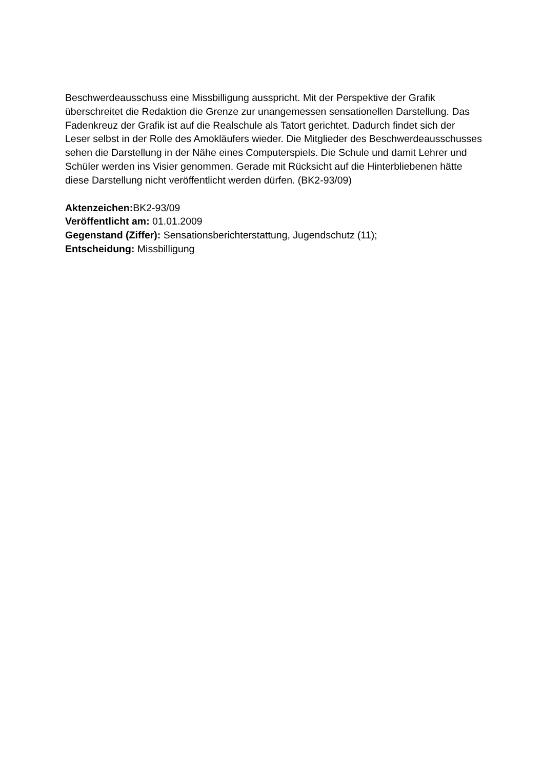Beschwerdeausschuss eine Missbilligung ausspricht. Mit der Perspektive der Grafik überschreitet die Redaktion die Grenze zur unangemessen sensationellen Darstellung. Das Fadenkreuz der Grafik ist auf die Realschule als Tatort gerichtet. Dadurch findet sich der Leser selbst in der Rolle des Amokläufers wieder. Die Mitglieder des Beschwerdeausschusses sehen die Darstellung in der Nähe eines Computerspiels. Die Schule und damit Lehrer und Schüler werden ins Visier genommen. Gerade mit Rücksicht auf die Hinterbliebenen hätte diese Darstellung nicht veröffentlicht werden dürfen. (BK2-93/09)
Aktenzeichen: BK2-93/09
Veröffentlicht am: 01.01.2009
Gegenstand (Ziffer): Sensationsberichterstattung, Jugendschutz (11);
Entscheidung: Missbilligung